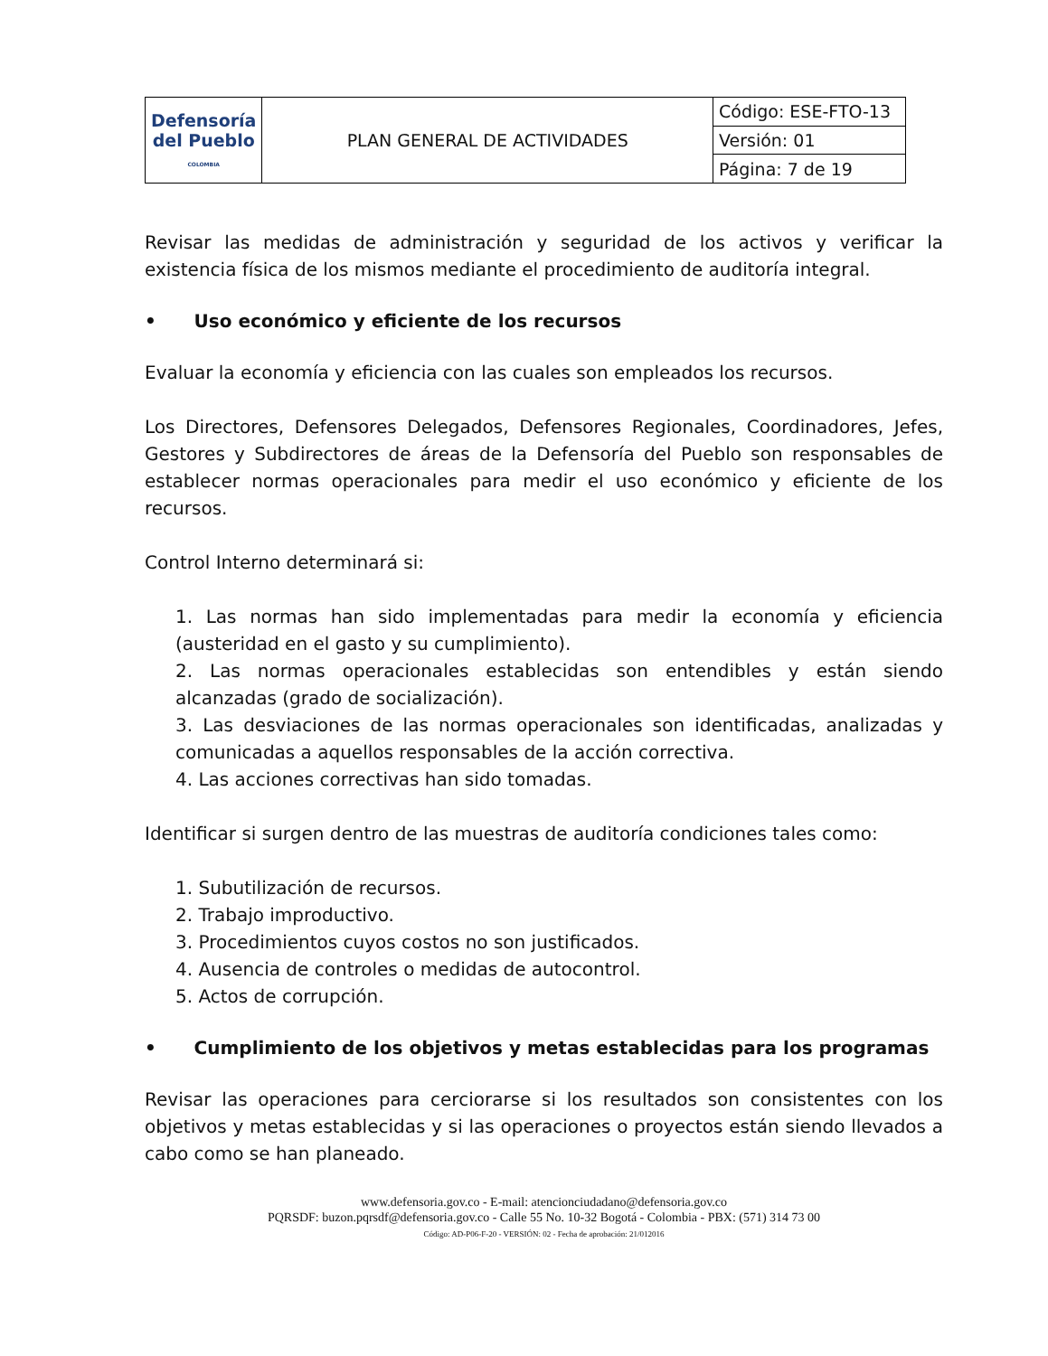| Defensoría del Pueblo COLOMBIA | PLAN GENERAL DE ACTIVIDADES | Código: ESE-FTO-13 |
| | | Versión: 01 |
| | | Página: 7 de 19 |
Revisar las medidas de administración y seguridad de los activos y verificar la existencia física de los mismos mediante el procedimiento de auditoría integral.
• Uso económico y eficiente de los recursos
Evaluar la economía y eficiencia con las cuales son empleados los recursos.
Los Directores, Defensores Delegados, Defensores Regionales, Coordinadores, Jefes, Gestores y Subdirectores de áreas de la Defensoría del Pueblo son responsables de establecer normas operacionales para medir el uso económico y eficiente de los recursos.
Control Interno determinará si:
1. Las normas han sido implementadas para medir la economía y eficiencia (austeridad en el gasto y su cumplimiento).
2. Las normas operacionales establecidas son entendibles y están siendo alcanzadas (grado de socialización).
3. Las desviaciones de las normas operacionales son identificadas, analizadas y comunicadas a aquellos responsables de la acción correctiva.
4. Las acciones correctivas han sido tomadas.
Identificar si surgen dentro de las muestras de auditoría condiciones tales como:
1. Subutilización de recursos.
2. Trabajo improductivo.
3. Procedimientos cuyos costos no son justificados.
4. Ausencia de controles o medidas de autocontrol.
5. Actos de corrupción.
• Cumplimiento de los objetivos y metas establecidas para los programas
Revisar las operaciones para cerciorarse si los resultados son consistentes con los objetivos y metas establecidas y si las operaciones o proyectos están siendo llevados a cabo como se han planeado.
www.defensoria.gov.co - E-mail: atencionciudadano@defensoria.gov.co
PQRSDF: buzon.pqrsdf@defensoria.gov.co - Calle 55 No. 10-32 Bogotá - Colombia - PBX: (571) 314 73 00
Código: AD-P06-F-20 - VERSIÓN: 02 - Fecha de aprobación: 21/012016